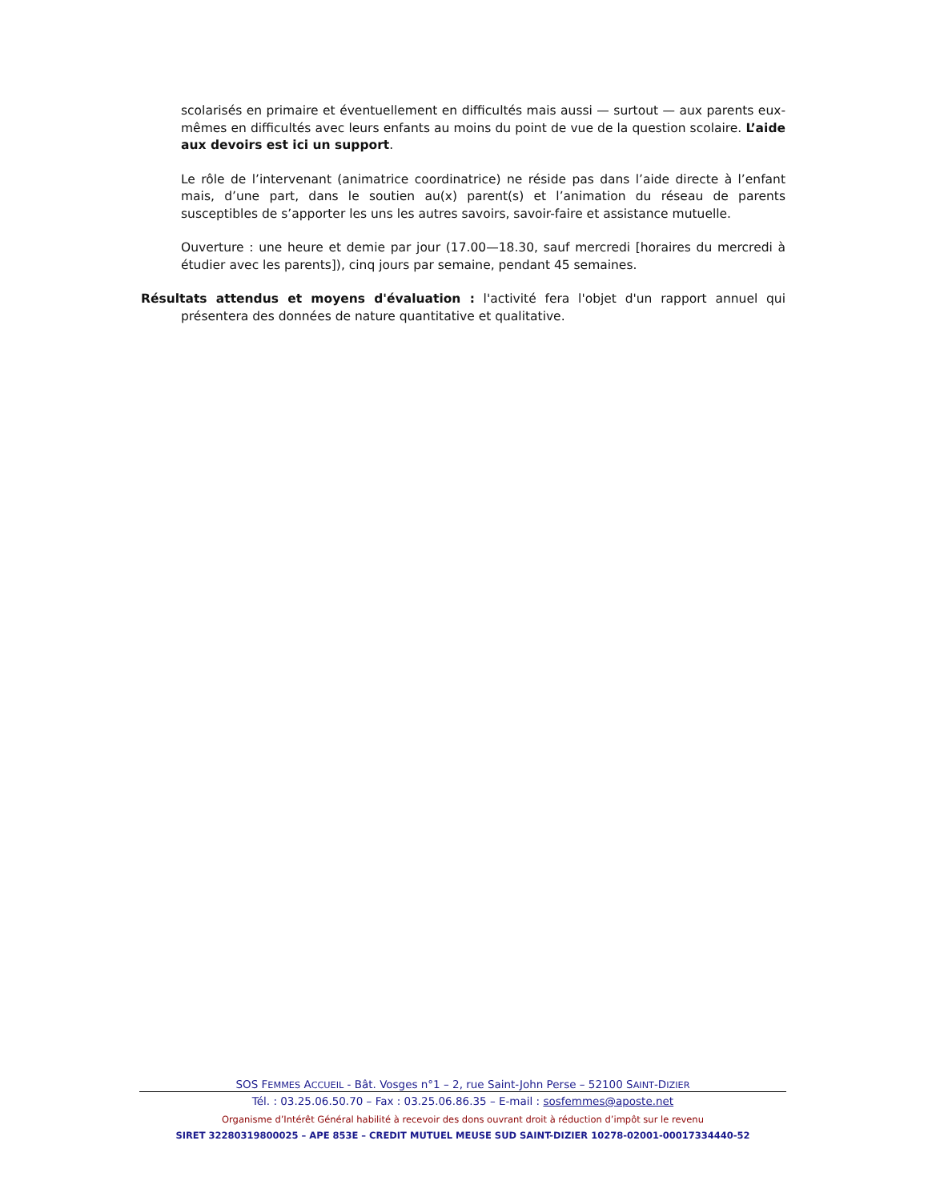scolarisés en primaire et éventuellement en difficultés mais aussi — surtout — aux parents eux-mêmes en difficultés avec leurs enfants au moins du point de vue de la question scolaire. L’aide aux devoirs est ici un support.
Le rôle de l’intervenant (animatrice coordinatrice) ne réside pas dans l’aide directe à l’enfant mais, d’une part, dans le soutien au(x) parent(s) et l’animation du réseau de parents susceptibles de s’apporter les uns les autres savoirs, savoir-faire et assistance mutuelle.
Ouverture : une heure et demie par jour (17.00—18.30, sauf mercredi [horaires du mercredi à étudier avec les parents]), cinq jours par semaine, pendant 45 semaines.
Résultats attendus et moyens d'évaluation : l'activité fera l'objet d'un rapport annuel qui présentera des données de nature quantitative et qualitative.
SOS FEMMES ACCUEIL - Bât. Vosges n°1 – 2, rue Saint-John Perse – 52100 SAINT-DIZIER
Tél. : 03.25.06.50.70 – Fax : 03.25.06.86.35 – E-mail : sosfemmes@aposte.net
Organisme d’Intérêt Général habilité à recevoir des dons ouvrant droit à réduction d’impôt sur le revenu
SIRET 32280319800025 – APE 853E – CREDIT MUTUEL MEUSE SUD SAINT-DIZIER 10278-02001-00017334440-52